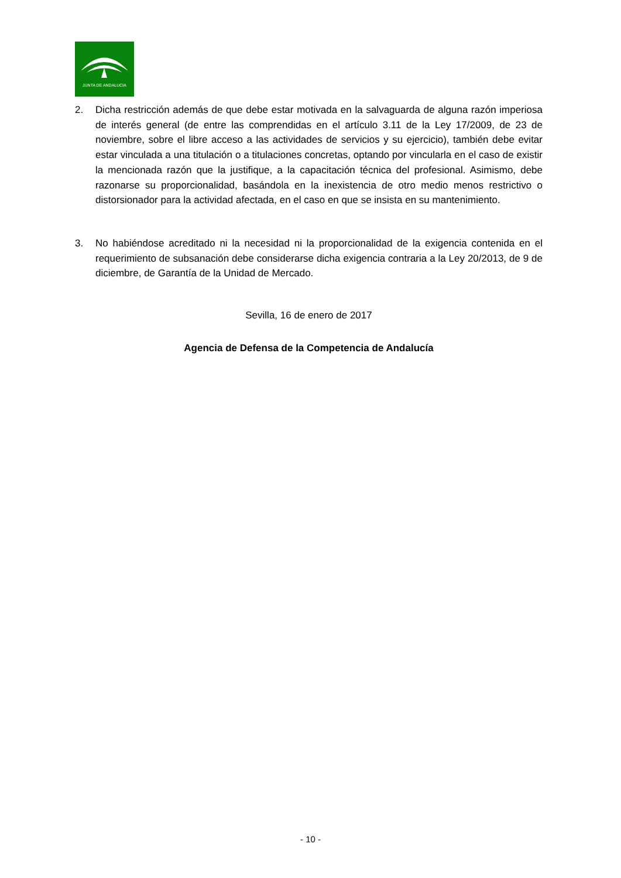JUNTA DE ANDALUCIA
2. Dicha restricción además de que debe estar motivada en la salvaguarda de alguna razón imperiosa de interés general (de entre las comprendidas en el artículo 3.11 de la Ley 17/2009, de 23 de noviembre, sobre el libre acceso a las actividades de servicios y su ejercicio), también debe evitar estar vinculada a una titulación o a titulaciones concretas, optando por vincularla en el caso de existir la mencionada razón que la justifique, a la capacitación técnica del profesional. Asimismo, debe razonarse su proporcionalidad, basándola en la inexistencia de otro medio menos restrictivo o distorsionador para la actividad afectada, en el caso en que se insista en su mantenimiento.
3. No habiéndose acreditado ni la necesidad ni la proporcionalidad de la exigencia contenida en el requerimiento de subsanación debe considerarse dicha exigencia contraria a la Ley 20/2013, de 9 de diciembre, de Garantía de la Unidad de Mercado.
Sevilla, 16 de enero de 2017
Agencia de Defensa de la Competencia de Andalucía
- 10 -